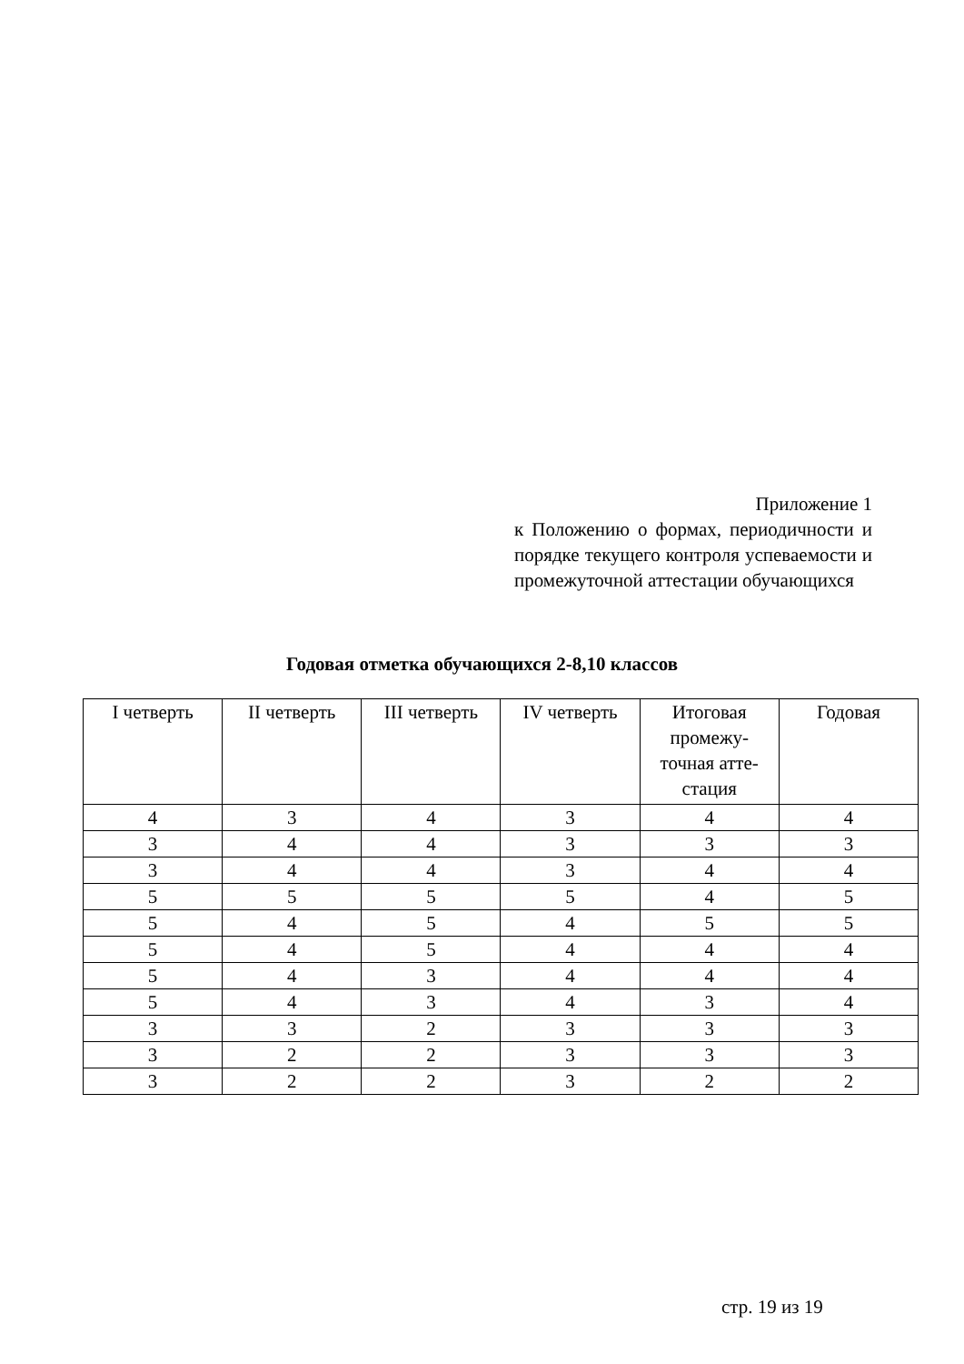Приложение 1
к Положению о формах, периодичности и порядке текущего контроля успеваемости и промежуточной аттестации обучающихся
Годовая отметка обучающихся 2-8,10 классов
| I четверть | II четверть | III четверть | IV четверть | Итоговая промежу-точная атте-стация | Годовая |
| --- | --- | --- | --- | --- | --- |
| 4 | 3 | 4 | 3 | 4 | 4 |
| 3 | 4 | 4 | 3 | 3 | 3 |
| 3 | 4 | 4 | 3 | 4 | 4 |
| 5 | 5 | 5 | 5 | 4 | 5 |
| 5 | 4 | 5 | 4 | 5 | 5 |
| 5 | 4 | 5 | 4 | 4 | 4 |
| 5 | 4 | 3 | 4 | 4 | 4 |
| 5 | 4 | 3 | 4 | 3 | 4 |
| 3 | 3 | 2 | 3 | 3 | 3 |
| 3 | 2 | 2 | 3 | 3 | 3 |
| 3 | 2 | 2 | 3 | 2 | 2 |
стр. 19 из 19